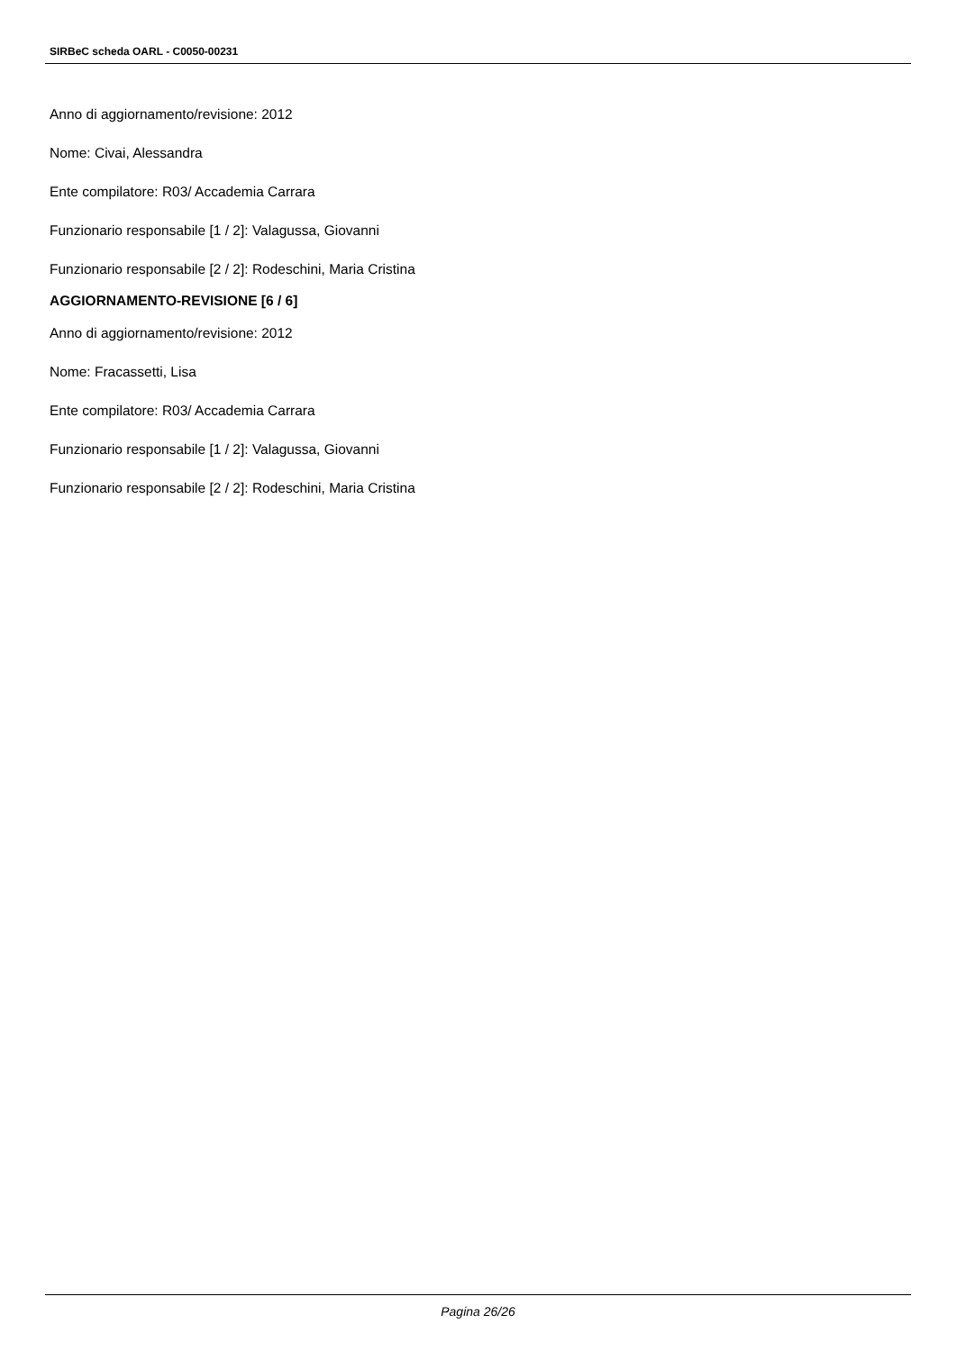SIRBeC scheda OARL - C0050-00231
Anno di aggiornamento/revisione: 2012
Nome: Civai, Alessandra
Ente compilatore: R03/ Accademia Carrara
Funzionario responsabile [1 / 2]: Valagussa, Giovanni
Funzionario responsabile [2 / 2]: Rodeschini, Maria Cristina
AGGIORNAMENTO-REVISIONE [6 / 6]
Anno di aggiornamento/revisione: 2012
Nome: Fracassetti, Lisa
Ente compilatore: R03/ Accademia Carrara
Funzionario responsabile [1 / 2]: Valagussa, Giovanni
Funzionario responsabile [2 / 2]: Rodeschini, Maria Cristina
Pagina 26/26